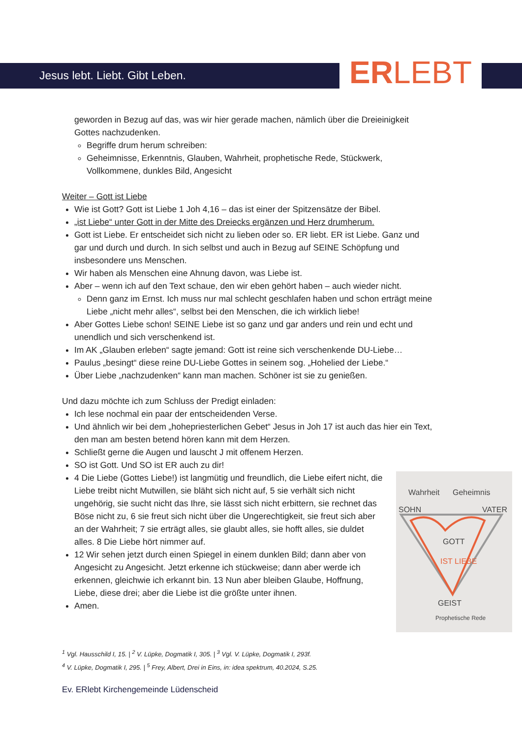Jesus lebt. Liebt. Gibt Leben. ERLEBT
geworden in Bezug auf das, was wir hier gerade machen, nämlich über die Dreieinigkeit Gottes nachzudenken.
Begriffe drum herum schreiben:
Geheimnisse, Erkenntnis, Glauben, Wahrheit, prophetische Rede, Stückwerk, Vollkommene, dunkles Bild, Angesicht
Weiter – Gott ist Liebe
Wie ist Gott? Gott ist Liebe 1 Joh 4,16 – das ist einer der Spitzensätze der Bibel.
„ist Liebe“ unter Gott in der Mitte des Dreiecks ergänzen und Herz drumherum.
Gott ist Liebe. Er entscheidet sich nicht zu lieben oder so. ER liebt. ER ist Liebe. Ganz und gar und durch und durch. In sich selbst und auch in Bezug auf SEINE Schöpfung und insbesondere uns Menschen.
Wir haben als Menschen eine Ahnung davon, was Liebe ist.
Aber – wenn ich auf den Text schaue, den wir eben gehört haben – auch wieder nicht.
Denn ganz im Ernst. Ich muss nur mal schlecht geschlafen haben und schon erträgt meine Liebe „nicht mehr alles“, selbst bei den Menschen, die ich wirklich liebe!
Aber Gottes Liebe schon! SEINE Liebe ist so ganz und gar anders und rein und echt und unendlich und sich verschenkend ist.
Im AK „Glauben erleben“ sagte jemand: Gott ist reine sich verschenkende DU-Liebe…
Paulus „besingt“ diese reine DU-Liebe Gottes in seinem sog. „Hohelied der Liebe.“
Über Liebe „nachzudenken“ kann man machen. Schöner ist sie zu genießen.
Und dazu möchte ich zum Schluss der Predigt einladen:
Ich lese nochmal ein paar der entscheidenden Verse.
Und ähnlich wir bei dem „hohepriesterlichen Gebet“ Jesus in Joh 17 ist auch das hier ein Text, den man am besten betend hören kann mit dem Herzen.
Schließt gerne die Augen und lauscht J mit offenem Herzen.
SO ist Gott. Und SO ist ER auch zu dir!
Wahrheit Geheimnis
SOHN VATER
GOTT
IST LIEBE
GEIST
Prophetische Rede
4 Die Liebe (Gottes Liebe!) ist langmütig und freundlich, die Liebe eifert nicht, die Liebe treibt nicht Mutwillen, sie bläht sich nicht auf, 5 sie verhält sich nicht ungehörig, sie sucht nicht das Ihre, sie lässt sich nicht erbittern, sie rechnet das Böse nicht zu, 6 sie freut sich nicht über die Ungerechtigkeit, sie freut sich aber an der Wahrheit; 7 sie erträgt alles, sie glaubt alles, sie hofft alles, sie duldet alles. 8 Die Liebe hört nimmer auf.
12 Wir sehen jetzt durch einen Spiegel in einem dunklen Bild; dann aber von Angesicht zu Angesicht. Jetzt erkenne ich stückweise; dann aber werde ich erkennen, gleichwie ich erkannt bin. 13 Nun aber bleiben Glaube, Hoffnung, Liebe, diese drei; aber die Liebe ist die größte unter ihnen.
Amen.
<sup>1</sup> Vgl. Hausschild I, 15. | <sup>2</sup> V. Lüpke, Dogmatik I, 305. | <sup>3</sup> Vgl. V. Lüpke, Dogmatik I, 293f.
<sup>4</sup> V. Lüpke, Dogmatik I, 295. | <sup>5</sup> Frey, Albert, Drei in Eins, in: idea spektrum, 40.2024, S.25.
Ev. ERlebt Kirchengemeinde Lüdenscheid